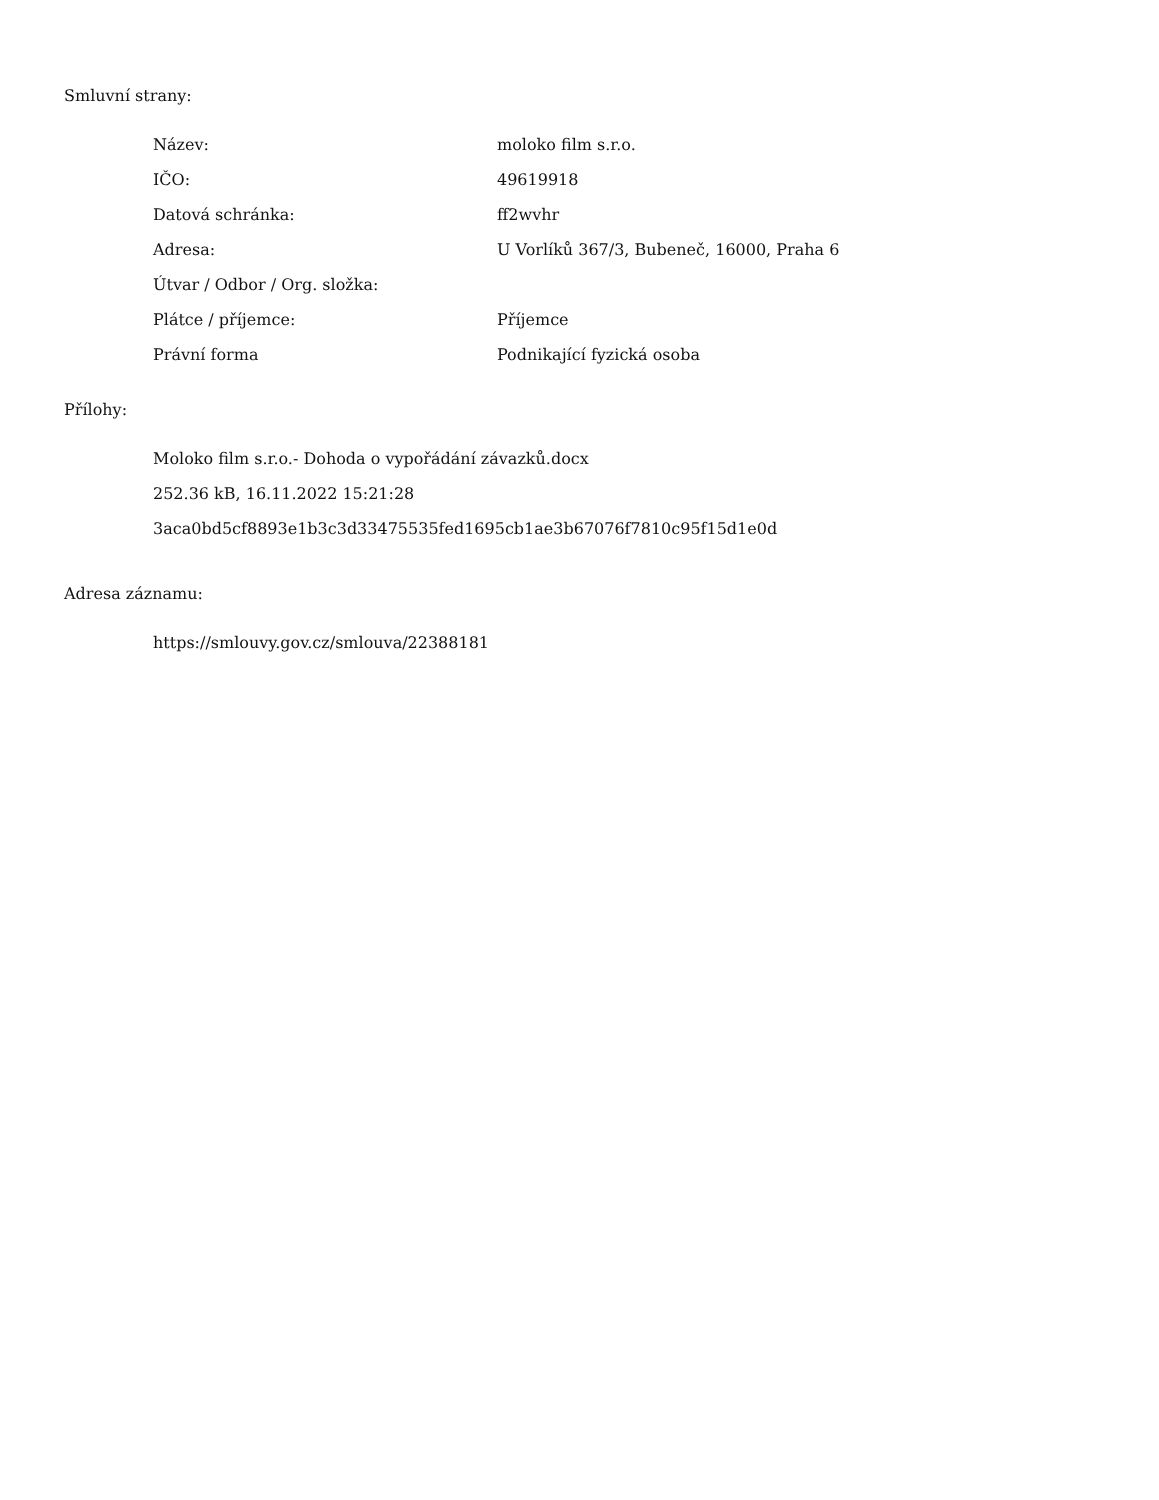Smluvní strany:
| Název: | moloko film s.r.o. |
| IČO: | 49619918 |
| Datová schránka: | ff2wvhr |
| Adresa: | U Vorlíků 367/3, Bubeneč, 16000, Praha 6 |
| Útvar / Odbor / Org. složka: | |
| Plátce / příjemce: | Příjemce |
| Právní forma | Podnikající fyzická osoba |
Přílohy:
Moloko film s.r.o.- Dohoda o vypořádání závazků.docx
252.36 kB, 16.11.2022 15:21:28
3aca0bd5cf8893e1b3c3d33475535fed1695cb1ae3b67076f7810c95f15d1e0d
Adresa záznamu:
https://smlouvy.gov.cz/smlouva/22388181